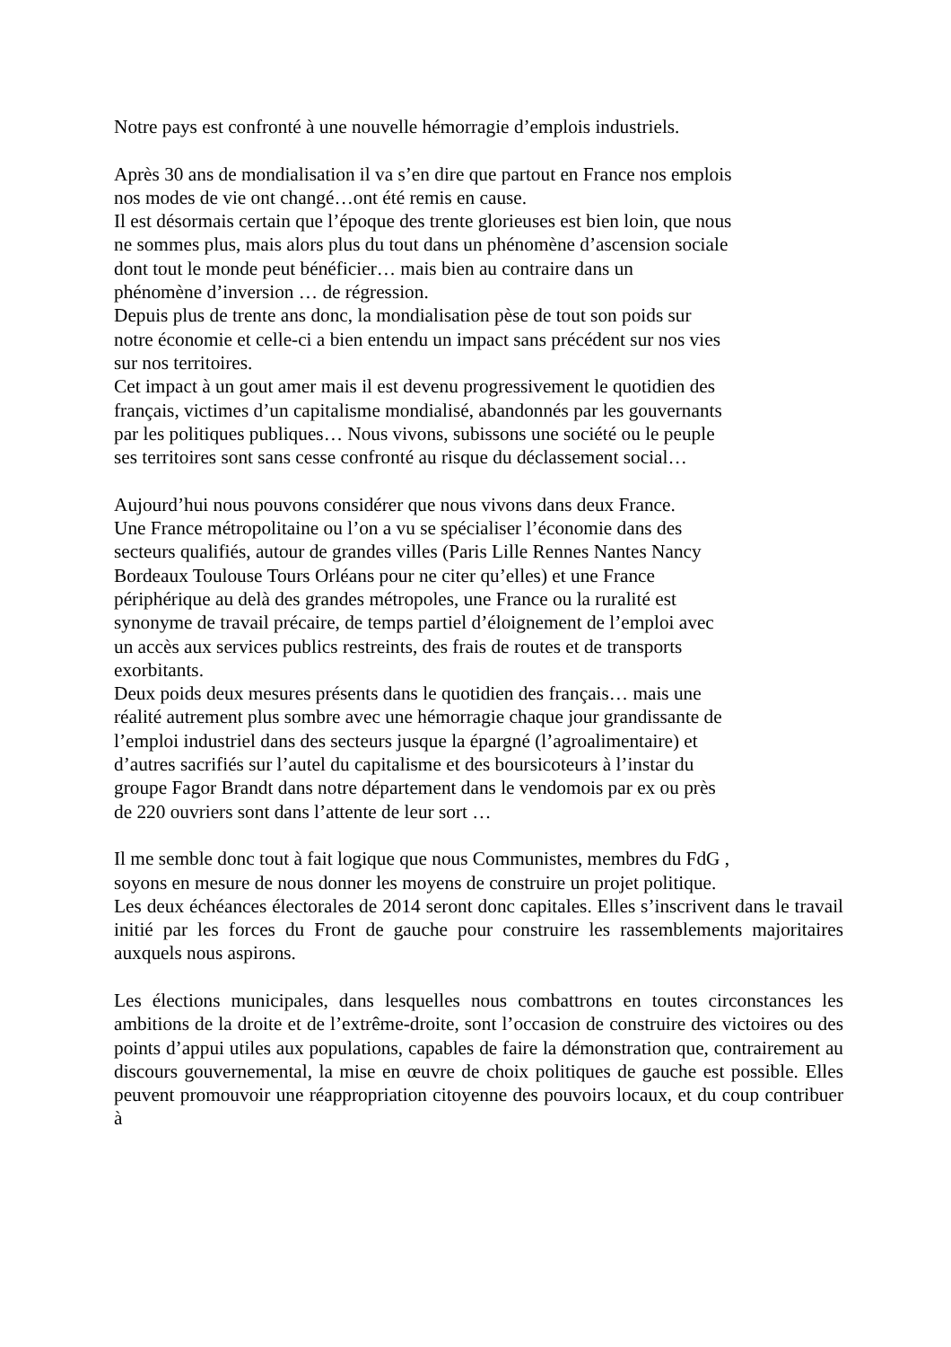Notre pays est confronté à une nouvelle hémorragie d’emplois industriels.
Après 30 ans de mondialisation il va s’en dire que partout en France nos emplois
nos modes de vie ont changé…ont été remis en cause.
Il est désormais certain que l’époque des trente glorieuses est bien loin, que nous
ne sommes plus, mais alors plus du tout dans un phénomène d’ascension sociale
dont tout le monde peut bénéficier… mais bien au contraire dans un
phénomène d’inversion … de régression.
Depuis plus de trente ans donc, la mondialisation pèse de tout son poids sur
notre économie et celle-ci a bien entendu un impact sans précédent sur nos vies
sur nos territoires.
Cet impact à un gout amer mais il est devenu progressivement le quotidien des
français, victimes d’un capitalisme mondialisé, abandonnés par les gouvernants
par les politiques publiques… Nous vivons, subissons une société ou le peuple
ses territoires sont sans cesse confronté au risque du déclassement social…
Aujourd’hui nous pouvons considérer que nous vivons dans deux France.
Une France métropolitaine ou l’on a vu se spécialiser l’économie dans des
secteurs qualifiés, autour de grandes villes (Paris Lille Rennes Nantes Nancy
Bordeaux Toulouse Tours Orléans pour ne citer qu’elles) et une France
périphérique au delà des grandes métropoles, une France ou la ruralité est
synonyme de travail précaire, de temps partiel d’éloignement de l’emploi avec
un accès aux services publics restreints, des frais de routes et de transports
exorbitants.
Deux poids deux mesures présents dans le quotidien des français… mais une
réalité autrement plus sombre avec une hémorragie chaque jour grandissante de
l’emploi industriel dans des secteurs jusque la épargné (l’agroalimentaire) et
d’autres sacrifiés sur l’autel du capitalisme et des boursicoteurs à l’instar du
groupe Fagor Brandt dans notre département dans le vendomois par ex ou près
de 220 ouvriers sont dans l’attente de leur sort …
Il me semble donc tout à fait logique que nous Communistes, membres du FdG ,
soyons en mesure de nous donner les moyens de construire un projet politique.
Les deux échéances électorales de 2014 seront donc capitales. Elles s’inscrivent dans le travail initié par les forces du Front de gauche pour construire les rassemblements majoritaires auxquels nous aspirons.
Les élections municipales, dans lesquelles nous combattrons en toutes circonstances les ambitions de la droite et de l’extrême-droite, sont l’occasion de construire des victoires ou des points d’appui utiles aux populations, capables de faire la démonstration que, contrairement au discours gouvernemental, la mise en œuvre de choix politiques de gauche est possible. Elles peuvent promouvoir une réappropriation citoyenne des pouvoirs locaux, et du coup contribuer à